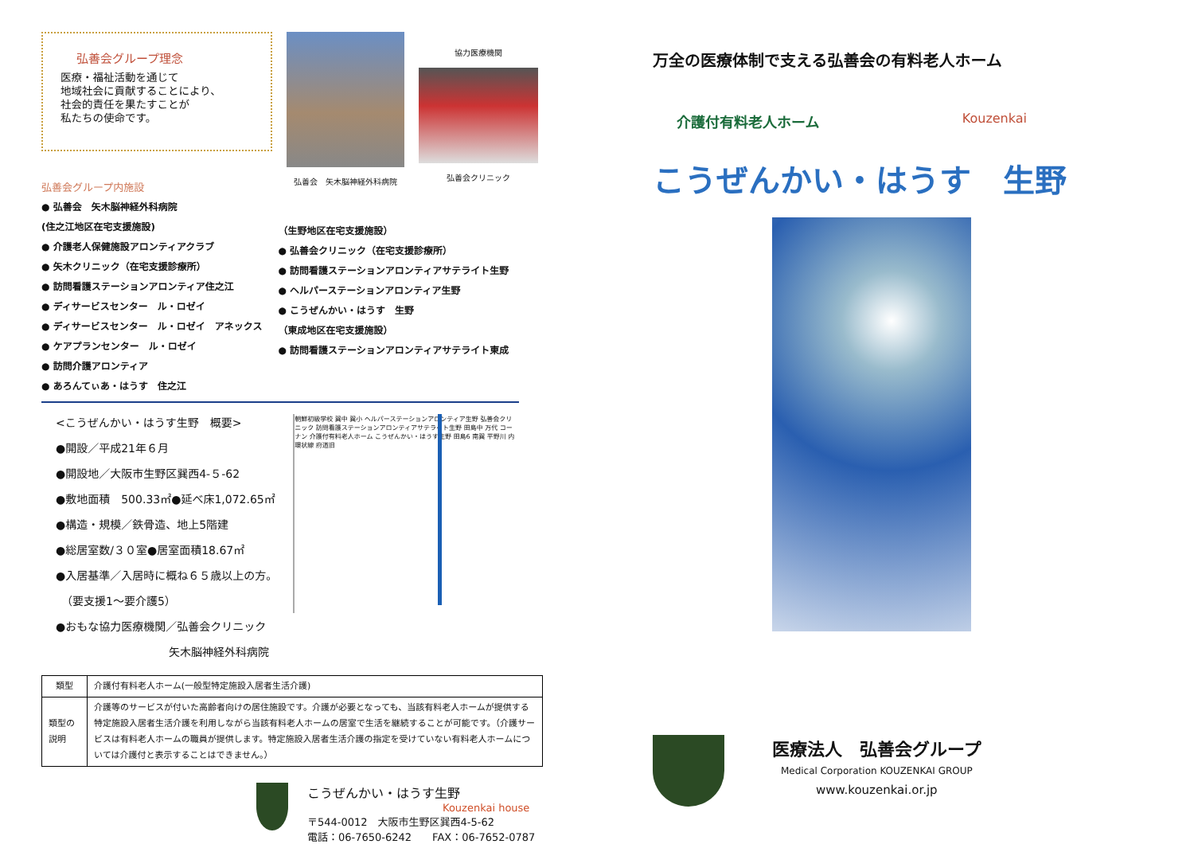弘善会グループ理念
医療・福祉活動を通じて
地域社会に貢献することにより、
社会的責任を果たすことが
私たちの使命です。
弘善会　矢木脳神経外科病院 協力医療機関
弘善会クリニック
弘善会グループ内施設
● 弘善会　矢木脳神経外科病院
(住之江地区在宅支援施設)
● 介護老人保健施設アロンティアクラブ
● 矢木クリニック（在宅支援診療所）
● 訪問看護ステーションアロンティア住之江
● ディサービスセンター　ル・ロゼイ
● ディサービスセンター　ル・ロゼイ　アネックス
● ケアプランセンター　ル・ロゼイ
● 訪問介護アロンティア
● あろんてぃあ・はうす　住之江
（生野地区在宅支援施設）
● 弘善会クリニック（在宅支援診療所）
● 訪問看護ステーションアロンティアサテライト生野
● ヘルパーステーションアロンティア生野
● こうぜんかい・はうす　生野
（東成地区在宅支援施設）
● 訪問看護ステーションアロンティアサテライト東成
<こうぜんかい・はうす生野　概要>
●開設／平成21年６月
●開設地／大阪市生野区巽西4-５-62
●敷地面積　500.33㎡●延べ床1,072.65㎡
●構造・規模／鉄骨造、地上5階建
●総居室数/３０室●居室面積18.67㎡
●入居基準／入居時に概ね６５歳以上の方。
　（要支援1〜要介護5）
●おもな協力医療機関／弘善会クリニック
矢木脳神経外科病院
朝鮮初級学校 巽中 巽小 ヘルパーステーションアロンティア生野 弘善会クリニック 訪問看護ステーションアロンティアサテライト生野 田島中 万代 コーナン 介護付有料老人ホーム こうぜんかい・はうす生野 田島6 南巽 平野川 内環状線 府道旧
| 類型 | 介護付有料老人ホーム(一般型特定施設入居者生活介護) |
| 類型の説明 | 介護等のサービスが付いた高齢者向けの居住施設です。介護が必要となっても、当該有料老人ホームが提供する特定施設入居者生活介護を利用しながら当該有料老人ホームの居室で生活を継続することが可能です。（介護サービスは有料老人ホームの職員が提供します。特定施設入居者生活介護の指定を受けていない有料老人ホームについては介護付と表示することはできません。） |
こうぜんかい・はうす生野
Kouzenkai house
〒544-0012　大阪市生野区巽西4-5-62
電話：06-7650-6242　　FAX：06-7652-0787
万全の医療体制で支える弘善会の有料老人ホーム
介護付有料老人ホーム Kouzenkai
こうぜんかい・はうす　生野
医療法人　弘善会グループ
Medical Corporation KOUZENKAI GROUP
www.kouzenkai.or.jp